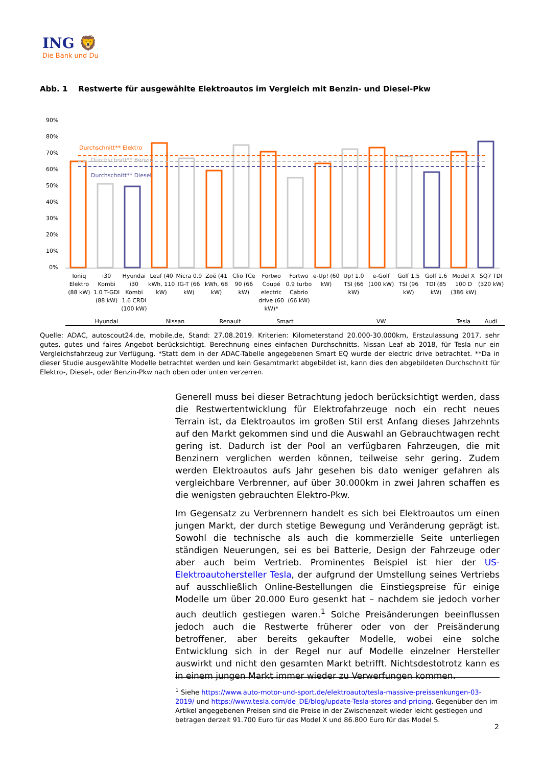ING 🦁
Die Bank und Du
Abb. 1 Restwerte für ausgewählte Elektroautos im Vergleich mit Benzin- und Diesel-Pkw
90%
80%
70%
60%
50%
40%
30%
20%
10%
0%
Durchschnitt** Elektro
Durchschnitt** Benzin
Durchschnitt** Diesel
Ioniq Elektro (88 kW) i30 Kombi 1.0 T-GDI (88 kW) Hyundai i30 Kombi 1.6 CRDi (100 kW)
Leaf (40 kWh, 110 kW) Micra 0.9 IG-T (66 kW) Zoë (41 kWh, 68 kW) Clio TCe 90 (66 kW) Fortwo Coupé electric drive (60 kW)*
Fortwo 0.9 turbo Cabrio (66 kW)
e-Up! (60 kW) Up! 1.0 TSI (66 kW) e-Golf (100 kW) Golf 1.5 TSI (96 kW) Golf 1.6 TDI (85 kW) Model X 100 D (386 kW) SQ7 TDI (320 kW)
Hyundai Nissan Renault Smart VW Tesla Audi
Quelle: ADAC, autoscout24.de, mobile.de, Stand: 27.08.2019. Kriterien: Kilometerstand 20.000-30.000km, Erstzulassung 2017, sehr gutes, gutes und faires Angebot berücksichtigt. Berechnung eines einfachen Durchschnitts. Nissan Leaf ab 2018, für Tesla nur ein Vergleichsfahrzeug zur Verfügung. *Statt dem in der ADAC-Tabelle angegebenen Smart EQ wurde der electric drive betrachtet. **Da in dieser Studie ausgewählte Modelle betrachtet werden und kein Gesamtmarkt abgebildet ist, kann dies den abgebildeten Durchschnitt für Elektro-, Diesel-, oder Benzin-Pkw nach oben oder unten verzerren.
Generell muss bei dieser Betrachtung jedoch berücksichtigt werden, dass die Restwertentwicklung für Elektrofahrzeuge noch ein recht neues Terrain ist, da Elektroautos im großen Stil erst Anfang dieses Jahrzehnts auf den Markt gekommen sind und die Auswahl an Gebrauchtwagen recht gering ist. Dadurch ist der Pool an verfügbaren Fahrzeugen, die mit Benzinern verglichen werden können, teilweise sehr gering. Zudem werden Elektroautos aufs Jahr gesehen bis dato weniger gefahren als vergleichbare Verbrenner, auf über 30.000km in zwei Jahren schaffen es die wenigsten gebrauchten Elektro-Pkw.
Im Gegensatz zu Verbrennern handelt es sich bei Elektroautos um einen jungen Markt, der durch stetige Bewegung und Veränderung geprägt ist. Sowohl die technische als auch die kommerzielle Seite unterliegen ständigen Neuerungen, sei es bei Batterie, Design der Fahrzeuge oder aber auch beim Vertrieb. Prominentes Beispiel ist hier der US-Elektroautohersteller Tesla, der aufgrund der Umstellung seines Vertriebs auf ausschließlich Online-Bestellungen die Einstiegspreise für einige Modelle um über 20.000 Euro gesenkt hat – nachdem sie jedoch vorher auch deutlich gestiegen waren.<sup>1</sup> Solche Preisänderungen beeinflussen jedoch auch die Restwerte früherer oder von der Preisänderung betroffener, aber bereits gekaufter Modelle, wobei eine solche Entwicklung sich in der Regel nur auf Modelle einzelner Hersteller auswirkt und nicht den gesamten Markt betrifft. Nichtsdestotrotz kann es in einem jungen Markt immer wieder zu Verwerfungen kommen.
<sup>1</sup> Siehe https://www.auto-motor-und-sport.de/elektroauto/tesla-massive-preissenkungen-03-2019/ und https://www.tesla.com/de_DE/blog/update-Tesla-stores-and-pricing. Gegenüber den im Artikel angegebenen Preisen sind die Preise in der Zwischenzeit wieder leicht gestiegen und betragen derzeit 91.700 Euro für das Model X und 86.800 Euro für das Model S.
2